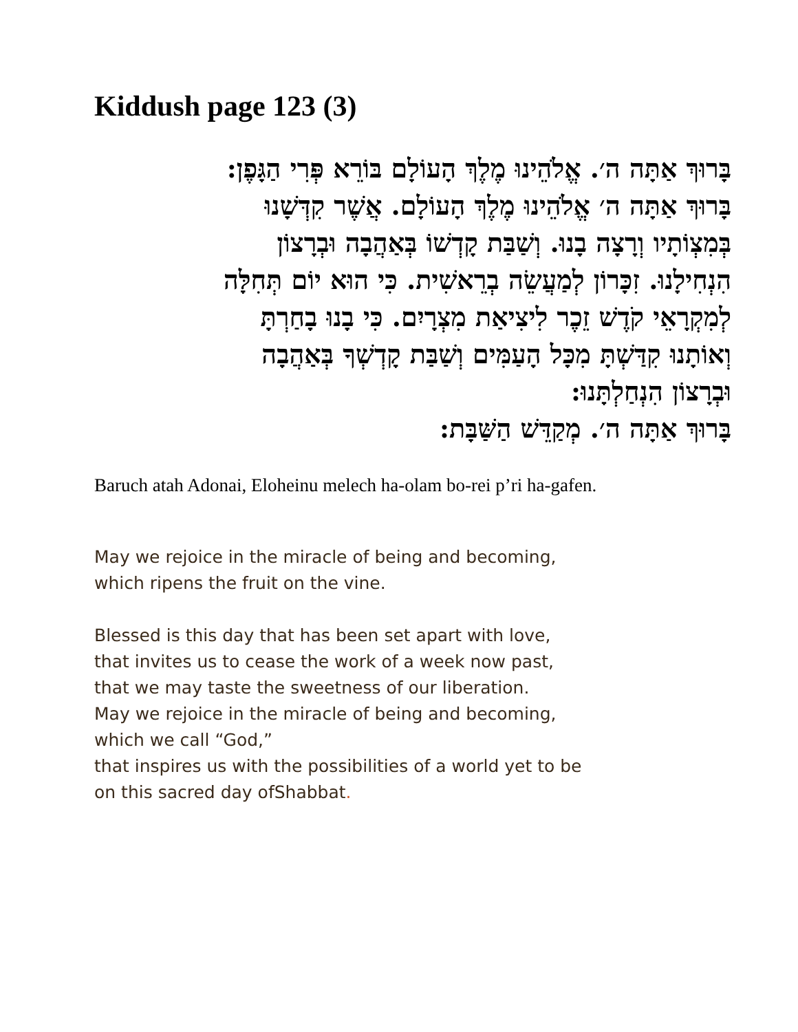Kiddush page 123 (3)
בָּרוּךְ אַתָּה ה׳. אֱלֹהֵינוּ מֶלֶךְ הָעוֹלָם בּוֹרֵא פְּרִי הַגָּפֶן:
בָּרוּךְ אַתָּה ה׳ אֱלֹהֵינוּ מֶלֶךְ הָעוֹלָם. אֲשֶׁר קִדְּשָׁנוּ
בְּמִצְוֹתָיו וְרָצָה בָנוּ. וְשַׁבַּת קָדְשׁוֹ בְּאַהֲבָה וּבְרָצוֹן
הִנְחִילָנוּ. זִכָּרוֹן לְמַעֲשֵׂה בְרֵאשִׁית. כִּי הוּא יוֹם תְּחִלָּה
לְמִקְרָאֵי קֹדֶשׁ זֵכֶר לִיצִיאַת מִצְרָיִם. כִּי בָנוּ בָחַרְתָּ
וְאוֹתָנוּ קִדַּשְׁתָּ מִכָּל הָעַמִּים וְשַׁבַּת קָדְשְׁךָ בְּאַהֲבָה
וּבְרָצוֹן הִנְחַלְתָּנוּ:
בָּרוּךְ אַתָּה ה׳. מְקַדֵּשׁ הַשַּׁבָּת:
Baruch atah Adonai, Eloheinu melech ha-olam bo-rei p’ri ha-gafen.
May we rejoice in the miracle of being and becoming,
which ripens the fruit on the vine.
Blessed is this day that has been set apart with love,
that invites us to cease the work of a week now past,
that we may taste the sweetness of our liberation.
May we rejoice in the miracle of being and becoming,
which we call “God,”
that inspires us with the possibilities of a world yet to be
on this sacred day ofShabbat.